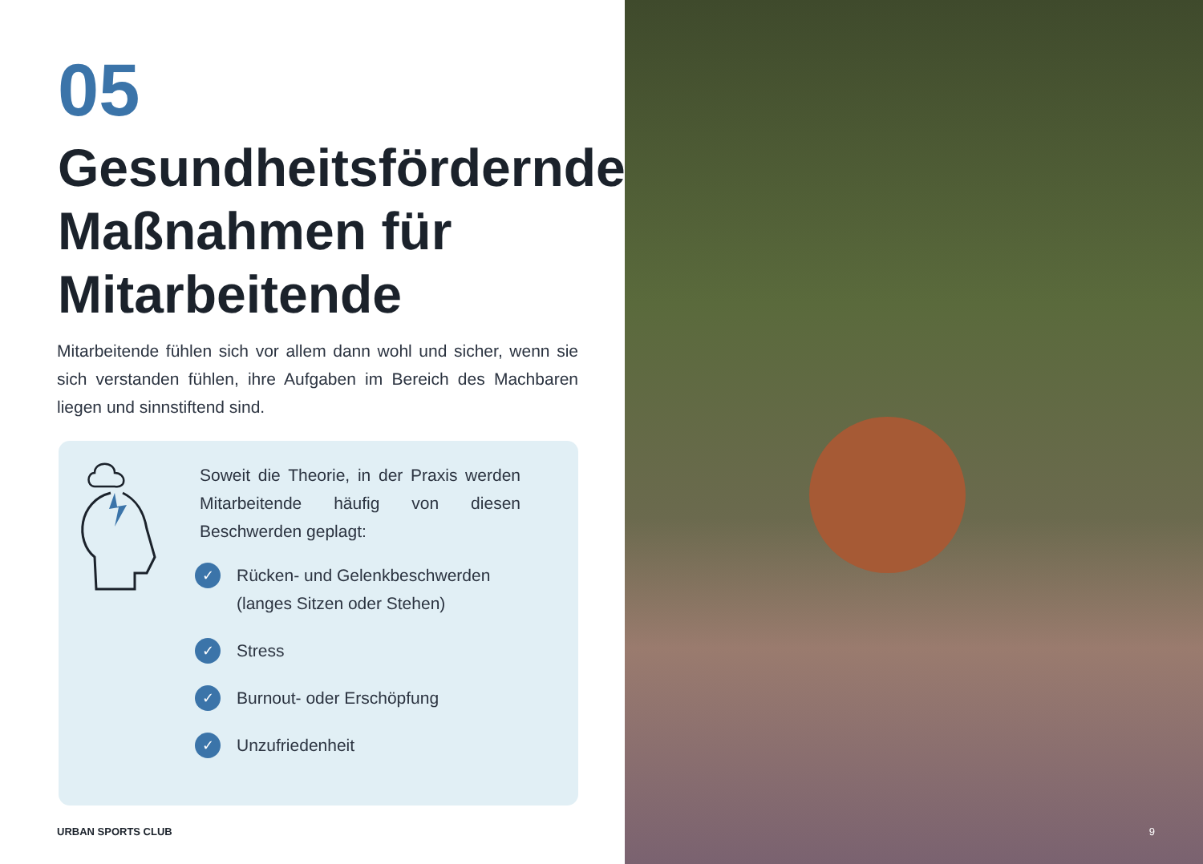05
Gesundheitsfördernde Maßnahmen für Mitarbeitende
Mitarbeitende fühlen sich vor allem dann wohl und sicher, wenn sie sich verstanden fühlen, ihre Aufgaben im Bereich des Machbaren liegen und sinnstiftend sind.
Soweit die Theorie, in der Praxis werden Mitarbeitende häufig von diesen Beschwerden geplagt:
✓ Rücken- und Gelenkbeschwerden (langes Sitzen oder Stehen)
✓ Stress
✓ Burnout- oder Erschöpfung
✓ Unzufriedenheit
URBAN SPORTS CLUB
9